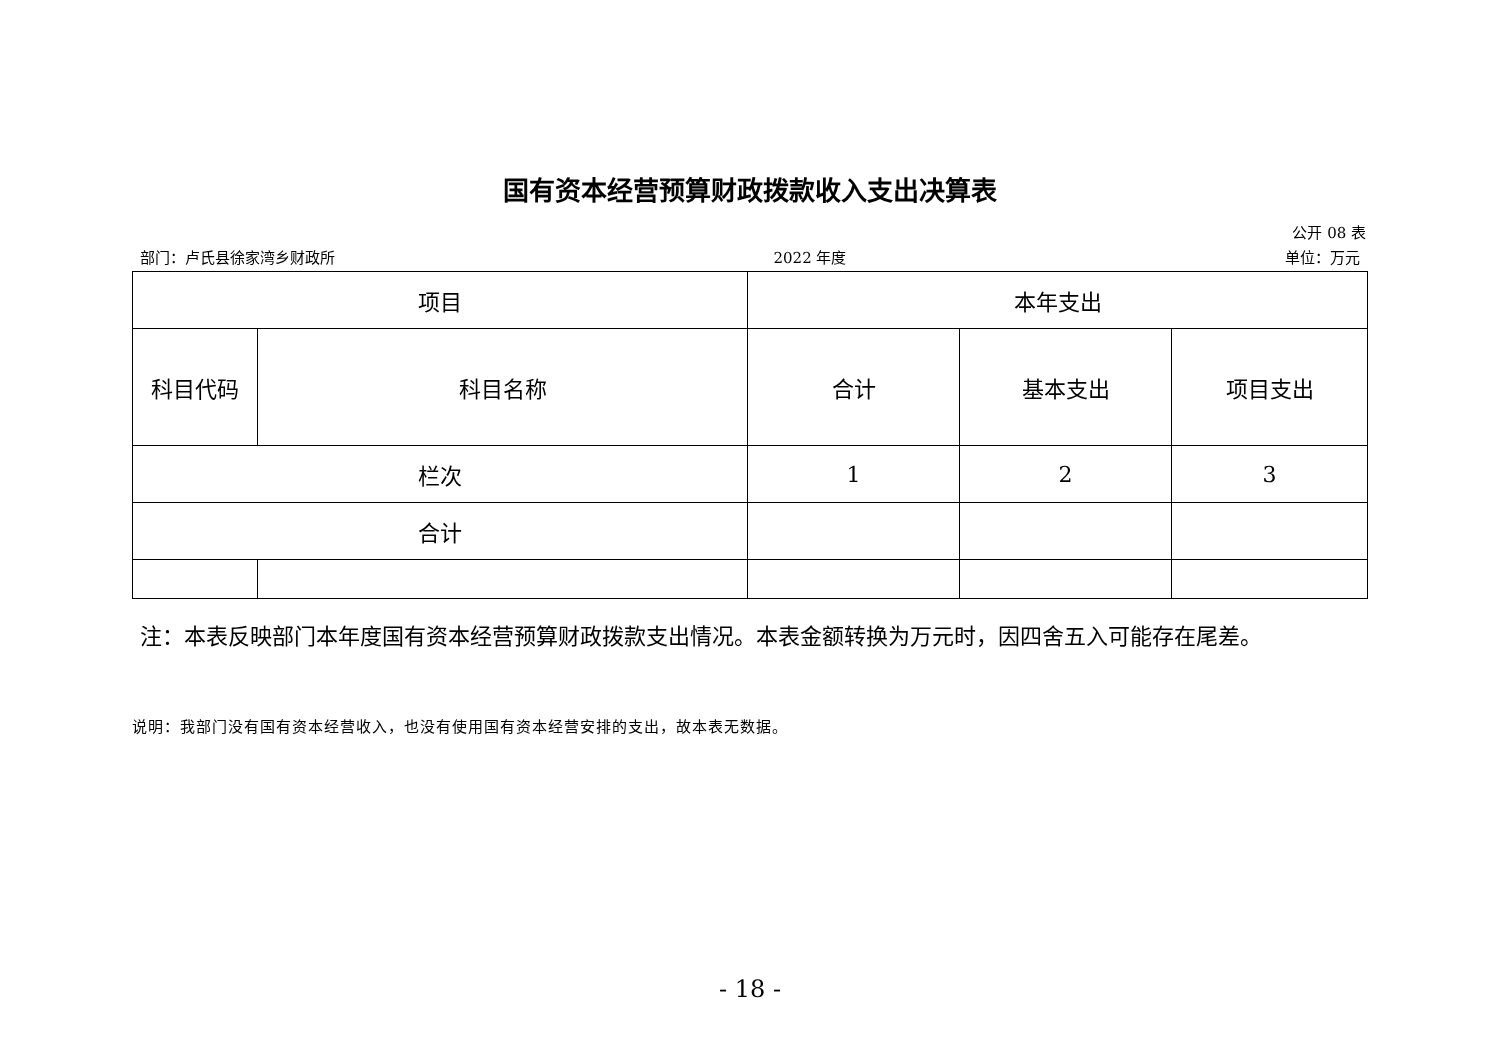国有资本经营预算财政拨款收入支出决算表
公开 08 表
部门：卢氏县徐家湾乡财政所 2022 年度 单位：万元
| 项目 | | 本年支出 | | |
| --- | --- | --- | --- | --- |
| 科目代码 | 科目名称 | 合计 | 基本支出 | 项目支出 |
| 栏次 | | 1 | 2 | 3 |
| 合计 | | | | |
注：本表反映部门本年度国有资本经营预算财政拨款支出情况。本表金额转换为万元时，因四舍五入可能存在尾差。
说明：我部门没有国有资本经营收入，也没有使用国有资本经营安排的支出，故本表无数据。
- 18 -